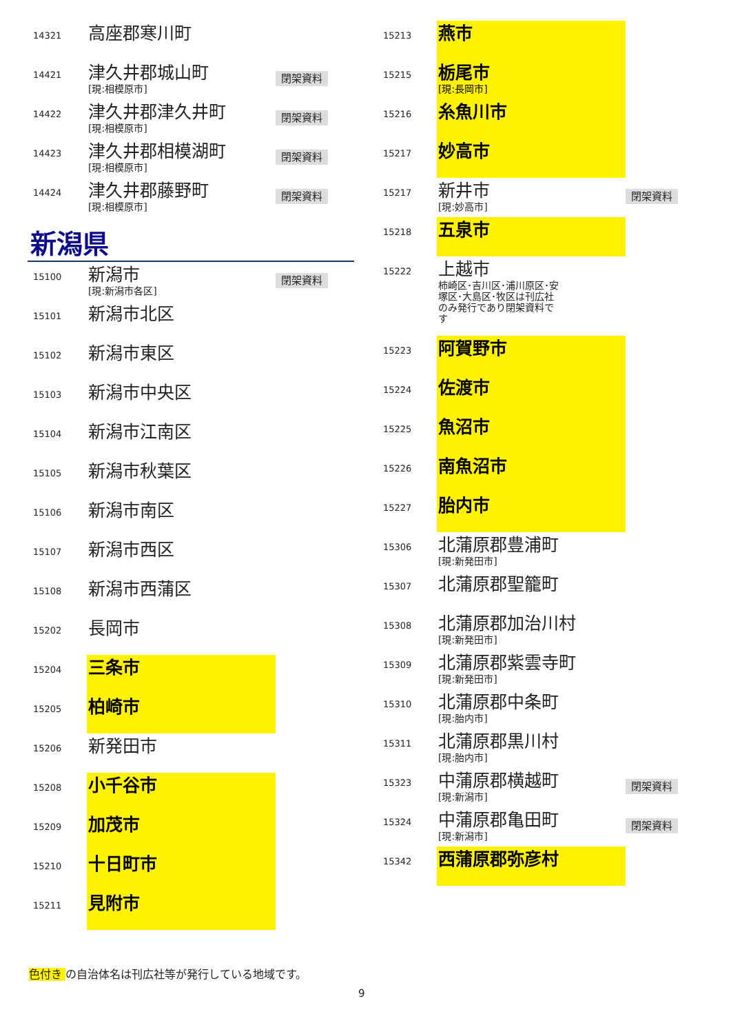| 14321 | 高座郡寒川町 | |
| 14421 | 津久井郡城山町 [現:相模原市] | 閉架資料 |
| 14422 | 津久井郡津久井町 [現:相模原市] | 閉架資料 |
| 14423 | 津久井郡相模湖町 [現:相模原市] | 閉架資料 |
| 14424 | 津久井郡藤野町 [現:相模原市] | 閉架資料 |
新潟県
| 15100 | 新潟市 [現:新潟市各区] | 閉架資料 |
| 15101 | 新潟市北区 | |
| 15102 | 新潟市東区 | |
| 15103 | 新潟市中央区 | |
| 15104 | 新潟市江南区 | |
| 15105 | 新潟市秋葉区 | |
| 15106 | 新潟市南区 | |
| 15107 | 新潟市西区 | |
| 15108 | 新潟市西蒲区 | |
| 15202 | 長岡市 | |
| 15204 | 三条市 | |
| 15205 | 柏崎市 | |
| 15206 | 新発田市 | |
| 15208 | 小千谷市 | |
| 15209 | 加茂市 | |
| 15210 | 十日町市 | |
| 15211 | 見附市 | |
| 15213 | 燕市 | |
| 15215 | 栃尾市 [現:長岡市] | |
| 15216 | 糸魚川市 | |
| 15217 | 妙高市 | |
| 15217 | 新井市 [現:妙高市] | 閉架資料 |
| 15218 | 五泉市 | |
| 15222 | 上越市 柿崎区･吉川区･浦川原区･安塚区･大島区･牧区は刊広社のみ発行であり閉架資料です | |
| 15223 | 阿賀野市 | |
| 15224 | 佐渡市 | |
| 15225 | 魚沼市 | |
| 15226 | 南魚沼市 | |
| 15227 | 胎内市 | |
| 15306 | 北蒲原郡豊浦町 [現:新発田市] | |
| 15307 | 北蒲原郡聖籠町 | |
| 15308 | 北蒲原郡加治川村 [現:新発田市] | |
| 15309 | 北蒲原郡紫雲寺町 [現:新発田市] | |
| 15310 | 北蒲原郡中条町 [現:胎内市] | |
| 15311 | 北蒲原郡黒川村 [現:胎内市] | |
| 15323 | 中蒲原郡横越町 [現:新潟市] | 閉架資料 |
| 15324 | 中蒲原郡亀田町 [現:新潟市] | 閉架資料 |
| 15342 | 西蒲原郡弥彦村 | |
色付き の自治体名は刊広社等が発行している地域です。
9